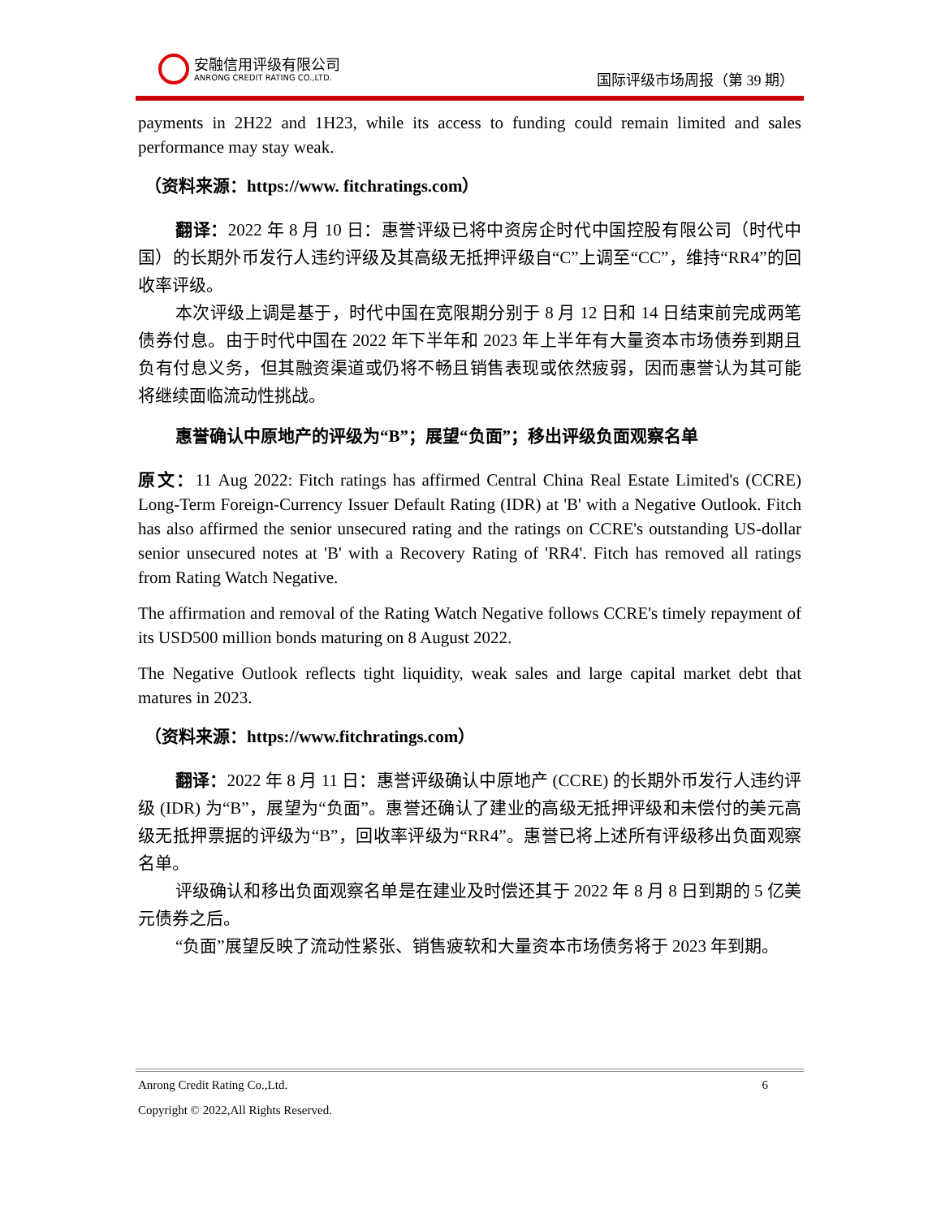安融信用评级有限公司
ANRONG CREDIT RATING CO.,LTD.
国际评级市场周报（第 39 期）
payments in 2H22 and 1H23, while its access to funding could remain limited and sales performance may stay weak.
（资料来源：https://www. fitchratings.com）
翻译：2022 年 8 月 10 日：惠誉评级已将中资房企时代中国控股有限公司（时代中国）的长期外币发行人违约评级及其高级无抵押评级自“C”上调至“CC”，维持“RR4”的回收率评级。
本次评级上调是基于，时代中国在宽限期分别于 8 月 12 日和 14 日结束前完成两笔债券付息。由于时代中国在 2022 年下半年和 2023 年上半年有大量资本市场债券到期且负有付息义务，但其融资渠道或仍将不畅且销售表现或依然疲弱，因而惠誉认为其可能将继续面临流动性挑战。
惠誉确认中原地产的评级为“B”；展望“负面”；移出评级负面观察名单
原文：11 Aug 2022: Fitch ratings has affirmed Central China Real Estate Limited's (CCRE) Long-Term Foreign-Currency Issuer Default Rating (IDR) at 'B' with a Negative Outlook. Fitch has also affirmed the senior unsecured rating and the ratings on CCRE's outstanding US-dollar senior unsecured notes at 'B' with a Recovery Rating of 'RR4'. Fitch has removed all ratings from Rating Watch Negative.
The affirmation and removal of the Rating Watch Negative follows CCRE's timely repayment of its USD500 million bonds maturing on 8 August 2022.
The Negative Outlook reflects tight liquidity, weak sales and large capital market debt that matures in 2023.
（资料来源：https://www.fitchratings.com）
翻译：2022 年 8 月 11 日：惠誉评级确认中原地产 (CCRE) 的长期外币发行人违约评级 (IDR) 为“B”，展望为“负面”。惠誉还确认了建业的高级无抵押评级和未偿付的美元高级无抵押票据的评级为“B”，回收率评级为“RR4”。惠誉已将上述所有评级移出负面观察名单。
评级确认和移出负面观察名单是在建业及时偿还其于 2022 年 8 月 8 日到期的 5 亿美元债券之后。
“负面”展望反映了流动性紧张、销售疲软和大量资本市场债务将于 2023 年到期。
Anrong Credit Rating Co.,Ltd. 6
Copyright © 2022,All Rights Reserved.